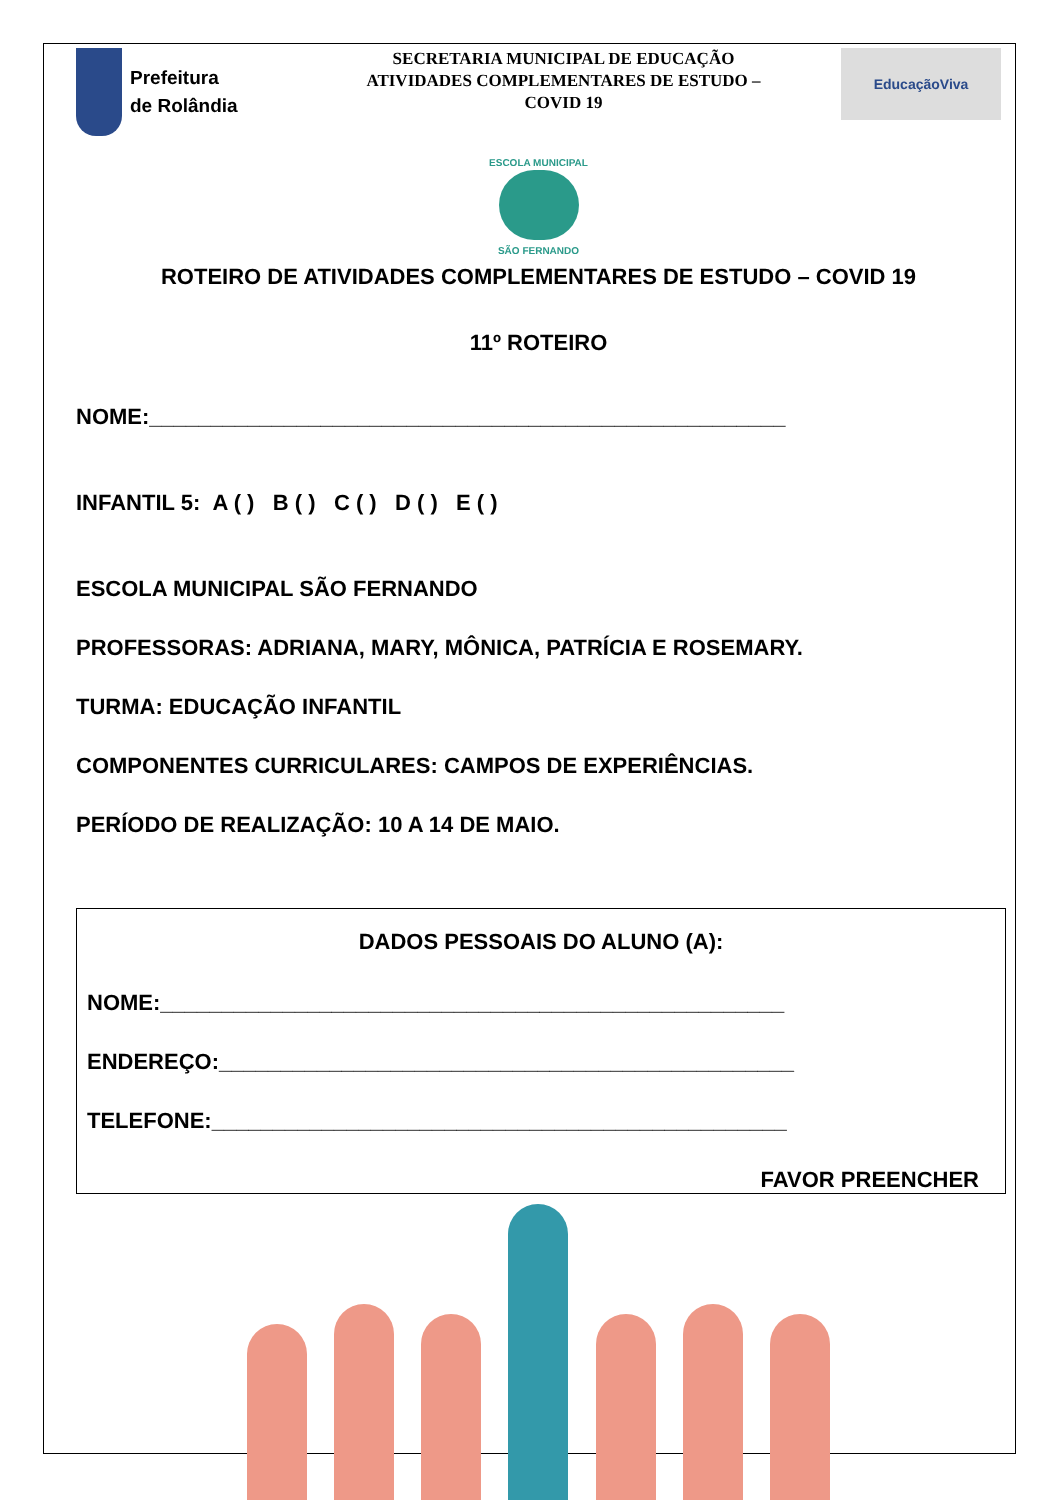Prefeitura
de Rolândia
SECRETARIA MUNICIPAL DE EDUCAÇÃO
ATIVIDADES COMPLEMENTARES DE ESTUDO –
COVID 19
EducaçãoViva
ESCOLA MUNICIPAL
SÃO FERNANDO
ROTEIRO DE ATIVIDADES COMPLEMENTARES DE ESTUDO – COVID 19
11º ROTEIRO
NOME:____________________________________________________
INFANTIL 5: A ( ) B ( ) C ( ) D ( ) E ( )
ESCOLA MUNICIPAL SÃO FERNANDO
PROFESSORAS: ADRIANA, MARY, MÔNICA, PATRÍCIA E ROSEMARY.
TURMA: EDUCAÇÃO INFANTIL
COMPONENTES CURRICULARES: CAMPOS DE EXPERIÊNCIAS.
PERÍODO DE REALIZAÇÃO: 10 A 14 DE MAIO.
DADOS PESSOAIS DO ALUNO (A):
NOME:___________________________________________________
ENDEREÇO:_______________________________________________
TELEFONE:_______________________________________________
FAVOR PREENCHER